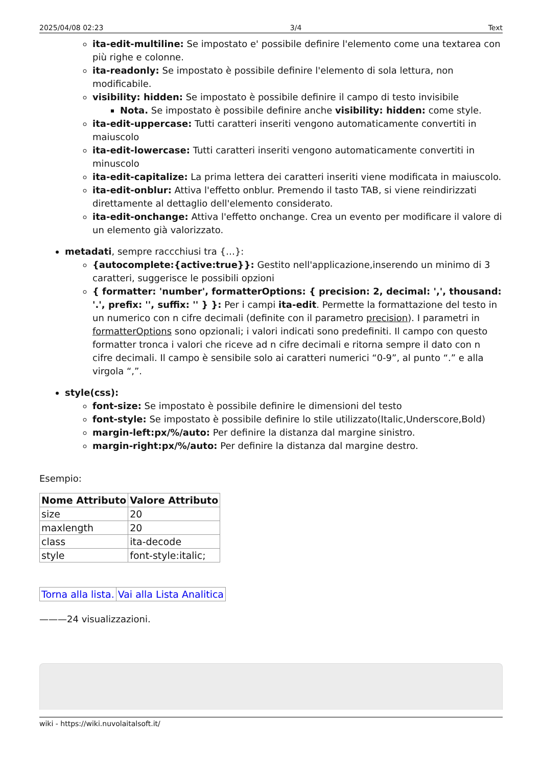2025/04/08 02:23 3/4 Text
ita-edit-multiline: Se impostato e' possibile definire l'elemento come una textarea con più righe e colonne.
ita-readonly: Se impostato è possibile definire l'elemento di sola lettura, non modificabile.
visibility: hidden: Se impostato è possibile definire il campo di testo invisibile
Nota. Se impostato è possibile definire anche visibility: hidden: come style.
ita-edit-uppercase: Tutti caratteri inseriti vengono automaticamente convertiti in maiuscolo
ita-edit-lowercase: Tutti caratteri inseriti vengono automaticamente convertiti in minuscolo
ita-edit-capitalize: La prima lettera dei caratteri inseriti viene modificata in maiuscolo.
ita-edit-onblur: Attiva l'effetto onblur. Premendo il tasto TAB, si viene reindirizzati direttamente al dettaglio dell'elemento considerato.
ita-edit-onchange: Attiva l'effetto onchange. Crea un evento per modificare il valore di un elemento già valorizzato.
metadati, sempre raccchiusi tra {…}:
{autocomplete:{active:true}}: Gestito nell'applicazione,inserendo un minimo di 3 caratteri, suggerisce le possibili opzioni
{ formatter: 'number', formatterOptions: { precision: 2, decimal: ',', thousand: '.', prefix: '', suffix: '' } }: Per i campi ita-edit. Permette la formattazione del testo in un numerico con n cifre decimali (definite con il parametro precision). I parametri in formatterOptions sono opzionali; i valori indicati sono predefiniti. Il campo con questo formatter tronca i valori che riceve ad n cifre decimali e ritorna sempre il dato con n cifre decimali. Il campo è sensibile solo ai caratteri numerici “0-9”, al punto “.” e alla virgola “,”.
style(css):
font-size: Se impostato è possibile definire le dimensioni del testo
font-style: Se impostato è possibile definire lo stile utilizzato(Italic,Underscore,Bold)
margin-left:px/%/auto: Per definire la distanza dal margine sinistro.
margin-right:px/%/auto: Per definire la distanza dal margine destro.
Esempio:
| Nome Attributo | Valore Attributo |
| --- | --- |
| size | 20 |
| maxlength | 20 |
| class | ita-decode |
| style | font-style:italic; |
| Torna alla lista. | Vai alla Lista Analitica |
———24 visualizzazioni.
wiki - https://wiki.nuvolaitalsoft.it/